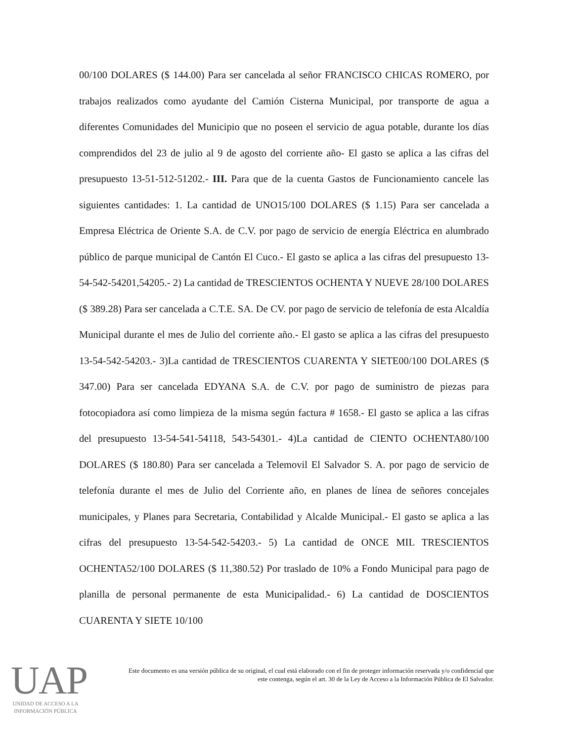00/100 DOLARES ($ 144.00) Para ser cancelada al señor FRANCISCO CHICAS ROMERO, por trabajos realizados como ayudante del Camión Cisterna Municipal, por transporte de agua a diferentes Comunidades del Municipio que no poseen el servicio de agua potable, durante los días comprendidos del 23 de julio al 9 de agosto del corriente año- El gasto se aplica a las cifras del presupuesto 13-51-512-51202.- III. Para que de la cuenta Gastos de Funcionamiento cancele las siguientes cantidades: 1. La cantidad de UNO15/100 DOLARES ($ 1.15) Para ser cancelada a Empresa Eléctrica de Oriente S.A. de C.V. por pago de servicio de energía Eléctrica en alumbrado público de parque municipal de Cantón El Cuco.- El gasto se aplica a las cifras del presupuesto 13-54-542-54201,54205.- 2) La cantidad de TRESCIENTOS OCHENTA Y NUEVE 28/100 DOLARES ($ 389.28) Para ser cancelada a C.T.E. SA. De CV. por pago de servicio de telefonía de esta Alcaldía Municipal durante el mes de Julio del corriente año.- El gasto se aplica a las cifras del presupuesto 13-54-542-54203.- 3)La cantidad de TRESCIENTOS CUARENTA Y SIETE00/100 DOLARES ($ 347.00) Para ser cancelada EDYANA S.A. de C.V. por pago de suministro de piezas para fotocopiadora así como limpieza de la misma según factura # 1658.- El gasto se aplica a las cifras del presupuesto 13-54-541-54118, 543-54301.- 4)La cantidad de CIENTO OCHENTA80/100 DOLARES ($ 180.80) Para ser cancelada a Telemovil El Salvador S. A. por pago de servicio de telefonía durante el mes de Julio del Corriente año, en planes de línea de señores concejales municipales, y Planes para Secretaria, Contabilidad y Alcalde Municipal.- El gasto se aplica a las cifras del presupuesto 13-54-542-54203.- 5) La cantidad de ONCE MIL TRESCIENTOS OCHENTA52/100 DOLARES ($ 11,380.52) Por traslado de 10% a Fondo Municipal para pago de planilla de personal permanente de esta Municipalidad.- 6) La cantidad de DOSCIENTOS CUARENTA Y SIETE 10/100
UAP
UNIDAD DE ACCESO A LA INFORMACIÓN PÚBLICA
Este documento es una versión pública de su original, el cual está elaborado con el fin de proteger información reservada y/o confidencial que este contenga, según el art. 30 de la Ley de Acceso a la Información Pública de El Salvador.